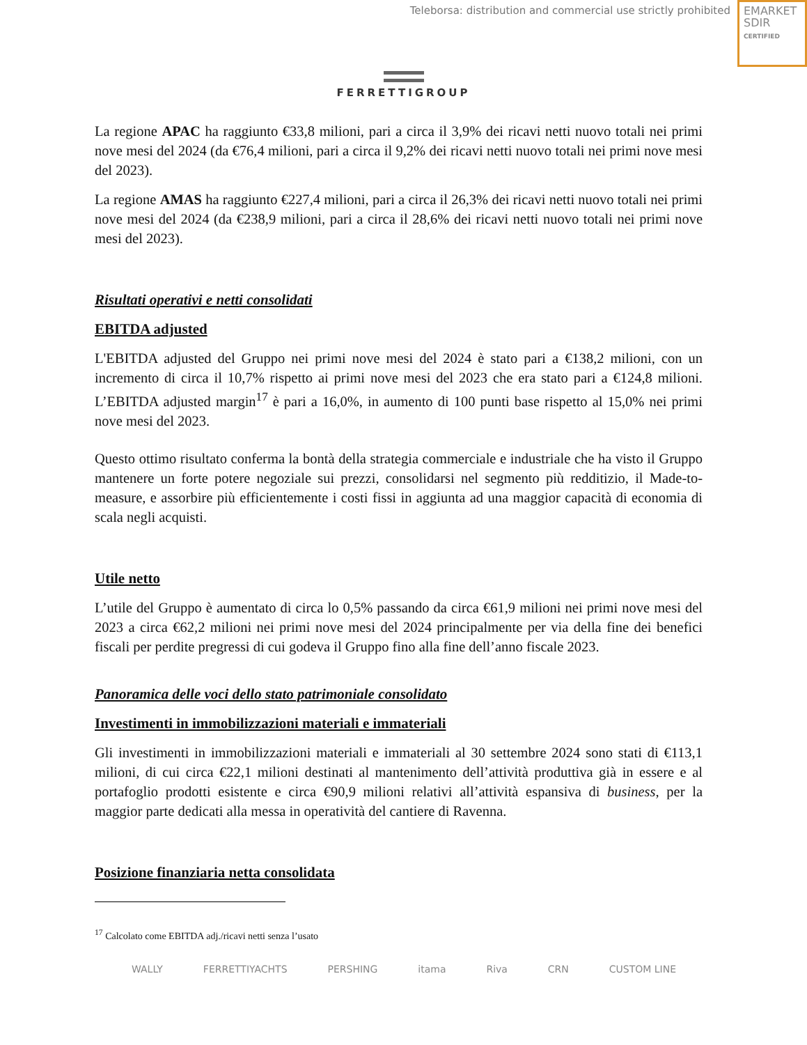Teleborsa: distribution and commercial use strictly prohibited
EMARKET
SDIR
CERTIFIED
FERRETTIGROUP
La regione APAC ha raggiunto €33,8 milioni, pari a circa il 3,9% dei ricavi netti nuovo totali nei primi nove mesi del 2024 (da €76,4 milioni, pari a circa il 9,2% dei ricavi netti nuovo totali nei primi nove mesi del 2023).
La regione AMAS ha raggiunto €227,4 milioni, pari a circa il 26,3% dei ricavi netti nuovo totali nei primi nove mesi del 2024 (da €238,9 milioni, pari a circa il 28,6% dei ricavi netti nuovo totali nei primi nove mesi del 2023).
Risultati operativi e netti consolidati
EBITDA adjusted
L'EBITDA adjusted del Gruppo nei primi nove mesi del 2024 è stato pari a €138,2 milioni, con un incremento di circa il 10,7% rispetto ai primi nove mesi del 2023 che era stato pari a €124,8 milioni. L’EBITDA adjusted margin<sup>17</sup> è pari a 16,0%, in aumento di 100 punti base rispetto al 15,0% nei primi nove mesi del 2023.
Questo ottimo risultato conferma la bontà della strategia commerciale e industriale che ha visto il Gruppo mantenere un forte potere negoziale sui prezzi, consolidarsi nel segmento più redditizio, il Made-to-measure, e assorbire più efficientemente i costi fissi in aggiunta ad una maggior capacità di economia di scala negli acquisti.
Utile netto
L’utile del Gruppo è aumentato di circa lo 0,5% passando da circa €61,9 milioni nei primi nove mesi del 2023 a circa €62,2 milioni nei primi nove mesi del 2024 principalmente per via della fine dei benefici fiscali per perdite pregressi di cui godeva il Gruppo fino alla fine dell’anno fiscale 2023.
Panoramica delle voci dello stato patrimoniale consolidato
Investimenti in immobilizzazioni materiali e immateriali
Gli investimenti in immobilizzazioni materiali e immateriali al 30 settembre 2024 sono stati di €113,1 milioni, di cui circa €22,1 milioni destinati al mantenimento dell’attività produttiva già in essere e al portafoglio prodotti esistente e circa €90,9 milioni relativi all’attività espansiva di business, per la maggior parte dedicati alla messa in operatività del cantiere di Ravenna.
Posizione finanziaria netta consolidata
<sup>17</sup> Calcolato come EBITDA adj./ricavi netti senza l’usato
WALLY FERRETTIYACHTS PERSHING itama Riva CRN CUSTOM LINE